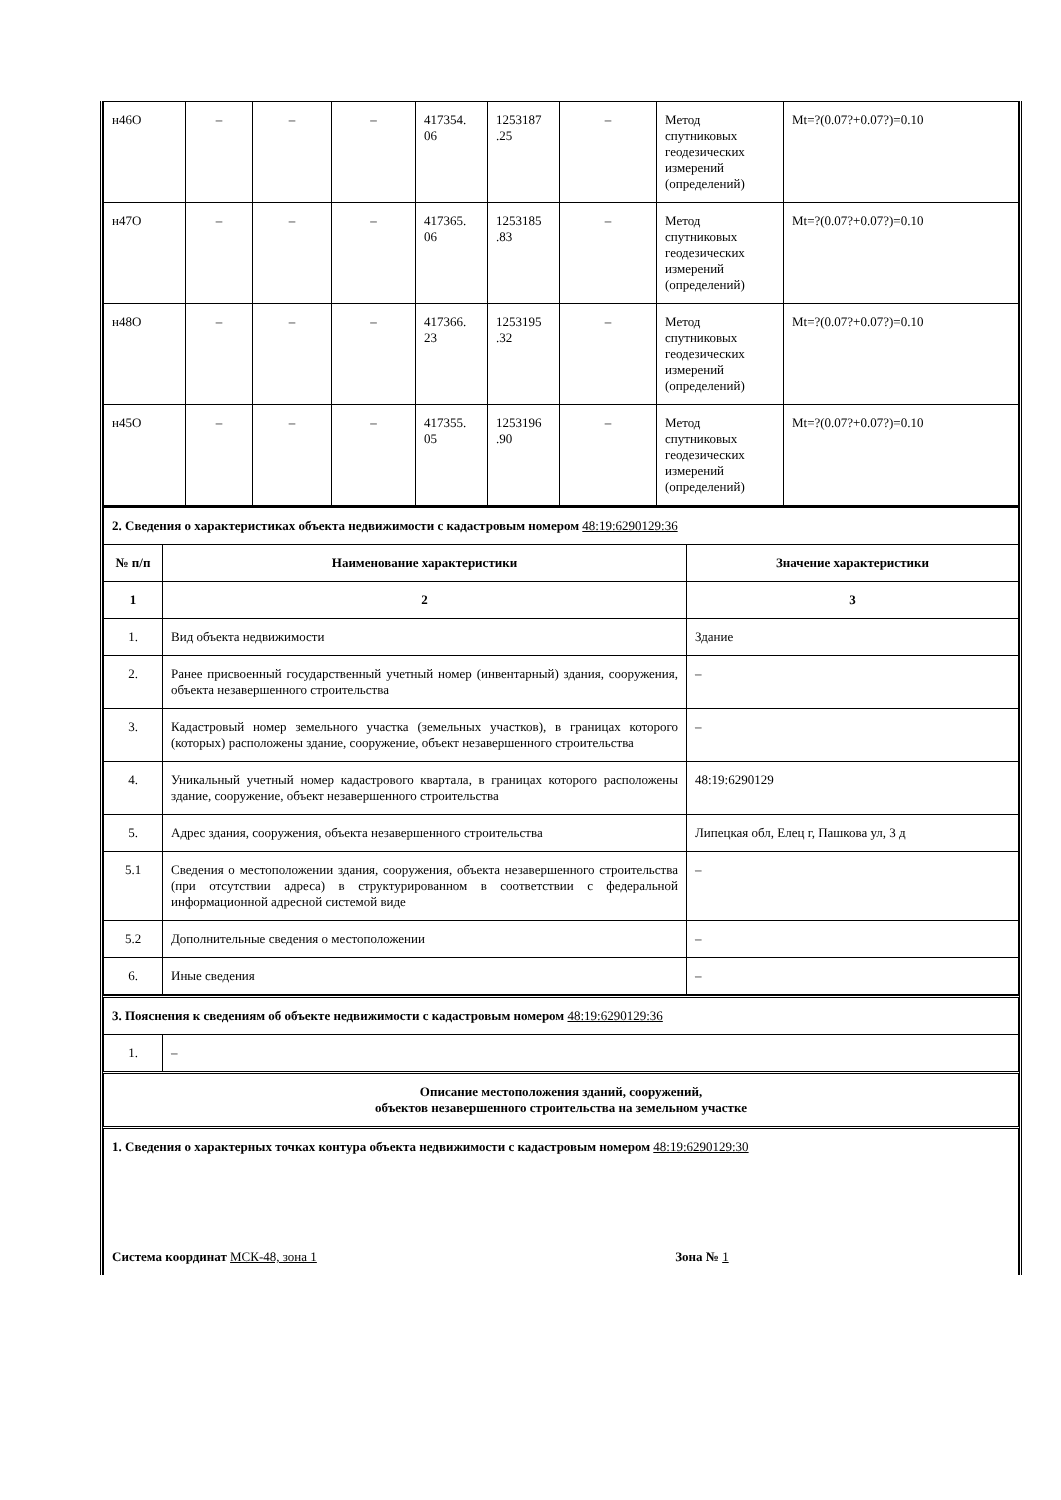| н46О | – | – | – | 417354. 06 | 1253187 .25 | – | Метод спутниковых геодезических измерений (определений) | Mt=?(0.07?+0.07?)=0.10 |
| н47О | – | – | – | 417365. 06 | 1253185 .83 | – | Метод спутниковых геодезических измерений (определений) | Mt=?(0.07?+0.07?)=0.10 |
| н48О | – | – | – | 417366. 23 | 1253195 .32 | – | Метод спутниковых геодезических измерений (определений) | Mt=?(0.07?+0.07?)=0.10 |
| н45О | – | – | – | 417355. 05 | 1253196 .90 | – | Метод спутниковых геодезических измерений (определений) | Mt=?(0.07?+0.07?)=0.10 |
| 2. Сведения о характеристиках объекта недвижимости с кадастровым номером 48:19:6290129:36 | | |
| № п/п | Наименование характеристики | Значение характеристики |
| 1 | 2 | 3 |
| 1. | Вид объекта недвижимости | Здание |
| 2. | Ранее присвоенный государственный учетный номер (инвентарный) здания, сооружения, объекта незавершенного строительства | – |
| 3. | Кадастровый номер земельного участка (земельных участков), в границах которого (которых) расположены здание, сооружение, объект незавершенного строительства | – |
| 4. | Уникальный учетный номер кадастрового квартала, в границах которого расположены здание, сооружение, объект незавершенного строительства | 48:19:6290129 |
| 5. | Адрес здания, сооружения, объекта незавершенного строительства | Липецкая обл, Елец г, Пашкова ул, 3 д |
| 5.1 | Сведения о местоположении здания, сооружения, объекта незавершенного строительства (при отсутствии адреса) в структурированном в соответствии с федеральной информационной адресной системой виде | – |
| 5.2 | Дополнительные сведения о местоположении | – |
| 6. | Иные сведения | – |
| 3. Пояснения к сведениям об объекте недвижимости с кадастровым номером 48:19:6290129:36 | |
| 1. | – |
| Описание местоположения зданий, сооружений, объектов незавершенного строительства на земельном участке | |
| 1. Сведения о характерных точках контура объекта недвижимости с кадастровым номером 48:19:6290129:30 | |
| Система координат МСК-48, зона 1 Зона № 1 | |